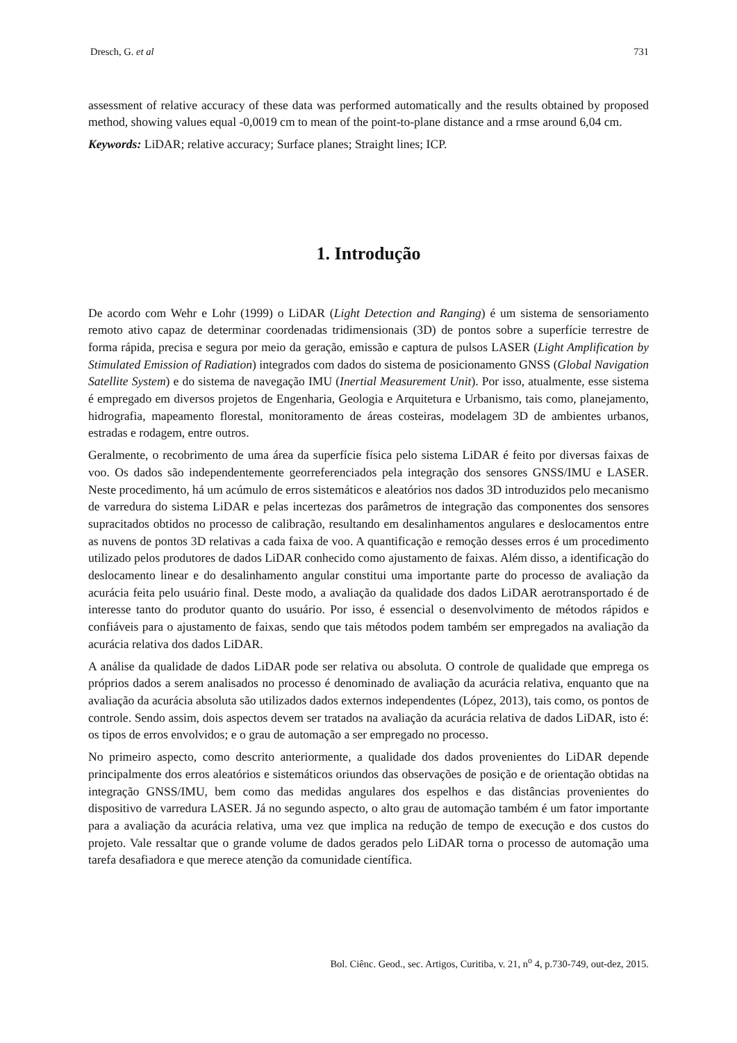Dresch, G. et al 731
assessment of relative accuracy of these data was performed automatically and the results obtained by proposed method, showing values equal -0,0019 cm to mean of the point-to-plane distance and a rmse around 6,04 cm.
Keywords: LiDAR; relative accuracy; Surface planes; Straight lines; ICP.
1. Introdução
De acordo com Wehr e Lohr (1999) o LiDAR (Light Detection and Ranging) é um sistema de sensoriamento remoto ativo capaz de determinar coordenadas tridimensionais (3D) de pontos sobre a superfície terrestre de forma rápida, precisa e segura por meio da geração, emissão e captura de pulsos LASER (Light Amplification by Stimulated Emission of Radiation) integrados com dados do sistema de posicionamento GNSS (Global Navigation Satellite System) e do sistema de navegação IMU (Inertial Measurement Unit). Por isso, atualmente, esse sistema é empregado em diversos projetos de Engenharia, Geologia e Arquitetura e Urbanismo, tais como, planejamento, hidrografia, mapeamento florestal, monitoramento de áreas costeiras, modelagem 3D de ambientes urbanos, estradas e rodagem, entre outros.
Geralmente, o recobrimento de uma área da superfície física pelo sistema LiDAR é feito por diversas faixas de voo. Os dados são independentemente georreferenciados pela integração dos sensores GNSS/IMU e LASER. Neste procedimento, há um acúmulo de erros sistemáticos e aleatórios nos dados 3D introduzidos pelo mecanismo de varredura do sistema LiDAR e pelas incertezas dos parâmetros de integração das componentes dos sensores supracitados obtidos no processo de calibração, resultando em desalinhamentos angulares e deslocamentos entre as nuvens de pontos 3D relativas a cada faixa de voo. A quantificação e remoção desses erros é um procedimento utilizado pelos produtores de dados LiDAR conhecido como ajustamento de faixas. Além disso, a identificação do deslocamento linear e do desalinhamento angular constitui uma importante parte do processo de avaliação da acurácia feita pelo usuário final. Deste modo, a avaliação da qualidade dos dados LiDAR aerotransportado é de interesse tanto do produtor quanto do usuário. Por isso, é essencial o desenvolvimento de métodos rápidos e confiáveis para o ajustamento de faixas, sendo que tais métodos podem também ser empregados na avaliação da acurácia relativa dos dados LiDAR.
A análise da qualidade de dados LiDAR pode ser relativa ou absoluta. O controle de qualidade que emprega os próprios dados a serem analisados no processo é denominado de avaliação da acurácia relativa, enquanto que na avaliação da acurácia absoluta são utilizados dados externos independentes (López, 2013), tais como, os pontos de controle. Sendo assim, dois aspectos devem ser tratados na avaliação da acurácia relativa de dados LiDAR, isto é: os tipos de erros envolvidos; e o grau de automação a ser empregado no processo.
No primeiro aspecto, como descrito anteriormente, a qualidade dos dados provenientes do LiDAR depende principalmente dos erros aleatórios e sistemáticos oriundos das observações de posição e de orientação obtidas na integração GNSS/IMU, bem como das medidas angulares dos espelhos e das distâncias provenientes do dispositivo de varredura LASER. Já no segundo aspecto, o alto grau de automação também é um fator importante para a avaliação da acurácia relativa, uma vez que implica na redução de tempo de execução e dos custos do projeto. Vale ressaltar que o grande volume de dados gerados pelo LiDAR torna o processo de automação uma tarefa desafiadora e que merece atenção da comunidade científica.
Bol. Ciênc. Geod., sec. Artigos, Curitiba, v. 21, n<sup>o</sup> 4, p.730-749, out-dez, 2015.